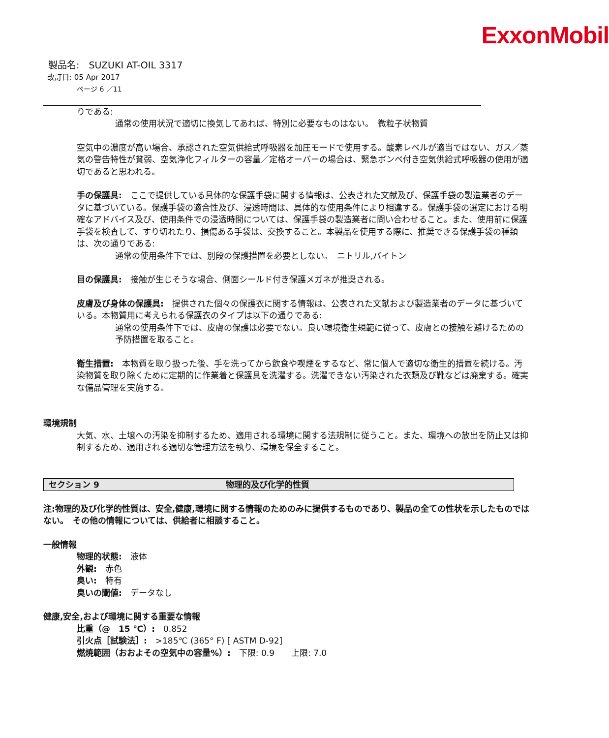ExxonMobil
製品名:　SUZUKI AT-OIL 3317
改訂日: 05 Apr 2017
ページ 6 ／11
りである:
通常の使用状況で適切に換気してあれば、特別に必要なものはない。　微粒子状物質
空気中の濃度が高い場合、承認された空気供給式呼吸器を加圧モードで使用する。酸素レベルが適当ではない、ガス／蒸気の警告特性が貧弱、空気浄化フィルターの容量／定格オーバーの場合は、緊急ボンベ付き空気供給式呼吸器の使用が適切であると思われる。
手の保護具:　ここで提供している具体的な保護手袋に関する情報は、公表された文献及び、保護手袋の製造業者のデータに基づいている。保護手袋の適合性及び、浸透時間は、具体的な使用条件により相違する。保護手袋の選定における明確なアドバイス及び、使用条件での浸透時間については、保護手袋の製造業者に問い合わせること。また、使用前に保護手袋を検査して、すり切れたり、損傷ある手袋は、交換すること。本製品を使用する際に、推奨できる保護手袋の種類は、次の通りである:
通常の使用条件下では、別段の保護措置を必要としない。　ニトリル,バイトン
目の保護具:　接触が生じそうな場合、側面シールド付き保護メガネが推奨される。
皮膚及び身体の保護具:　提供された個々の保護衣に関する情報は、公表された文献および製造業者のデータに基づいている。本物質用に考えられる保護衣のタイプは以下の通りである:
通常の使用条件下では、皮膚の保護は必要でない。良い環境衛生規範に従って、皮膚との接触を避けるための予防措置を取ること。
衛生措置:　本物質を取り扱った後、手を洗ってから飲食や喫煙をするなど、常に個人で適切な衛生的措置を続ける。汚染物質を取り除くために定期的に作業着と保護具を洗濯する。洗濯できない汚染された衣類及び靴などは廃棄する。確実な備品管理を実施する。
環境規制
大気、水、土壌への汚染を抑制するため、適用される環境に関する法規制に従うこと。また、環境への放出を防止又は抑制するため、適用される適切な管理方法を執り、環境を保全すること。
セクション 9 物理的及び化学的性質
注:物理的及び化学的性質は、安全,健康,環境に関する情報のためのみに提供するものであり、製品の全ての性状を示したものではない。　その他の情報については、供給者に相談すること。
一般情報
物理的状態:　液体
外観:　赤色
臭い:　特有
臭いの閾値:　データなし
健康,安全,および環境に関する重要な情報
比重（@　15 ℃）:　0.852
引火点［試験法］:　>185℃ (365° F) [ ASTM D-92]
燃焼範囲（おおよその空気中の容量%）:　下限: 0.9　　上限: 7.0